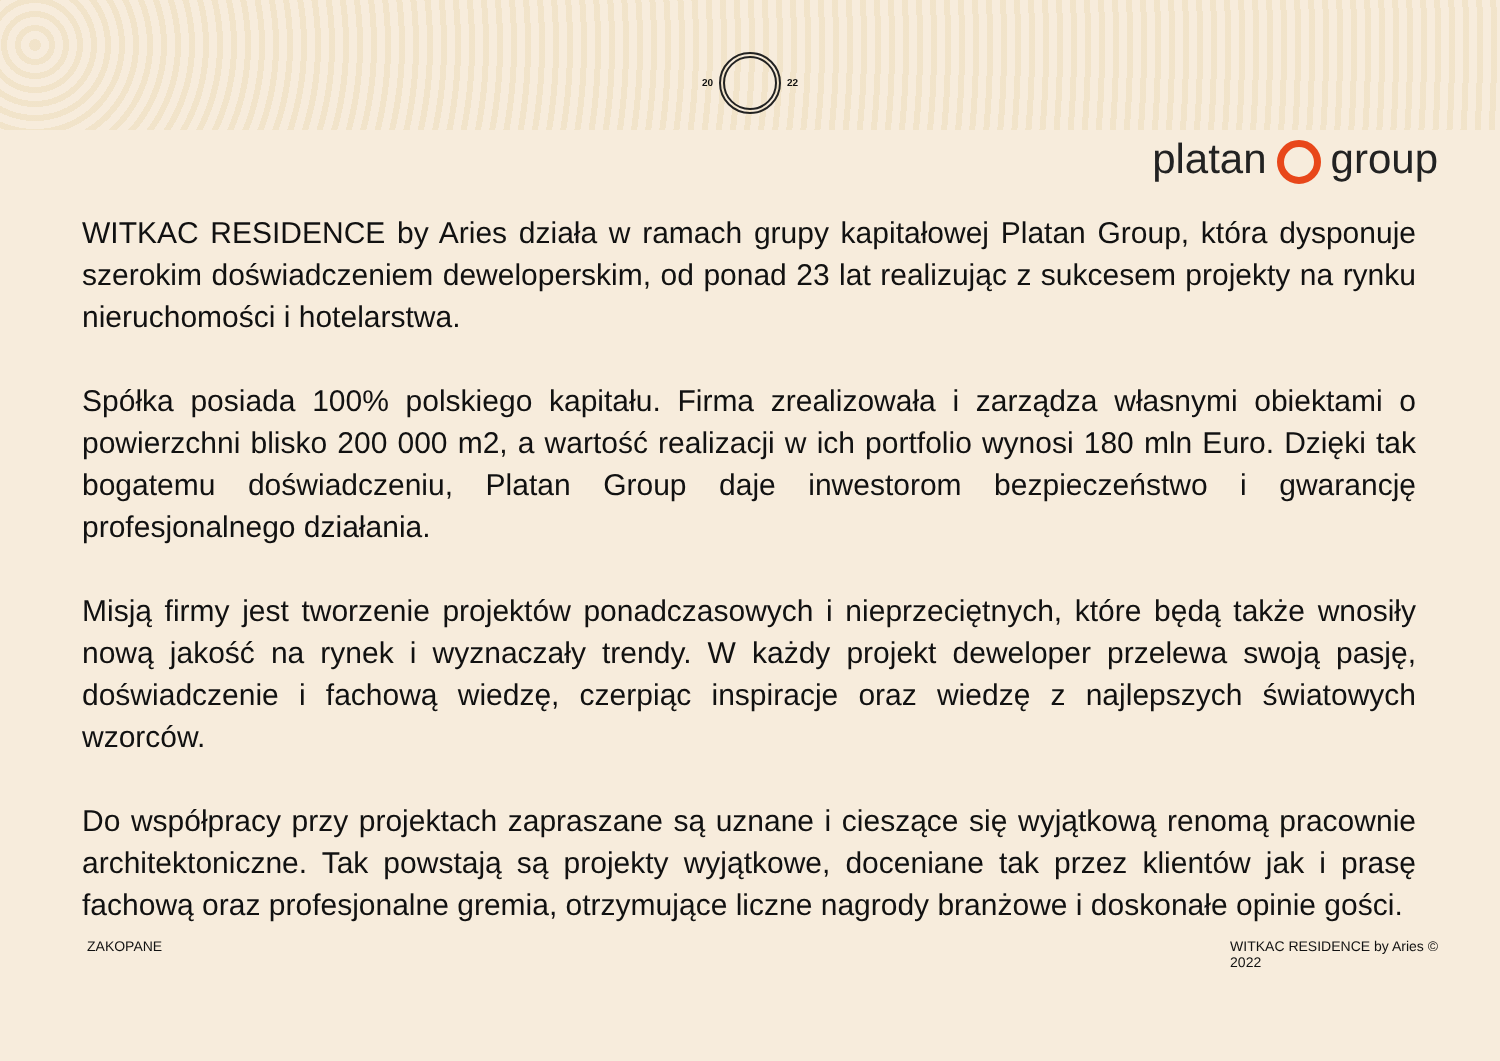20 22
platan group
WITKAC RESIDENCE by Aries działa w ramach grupy kapitałowej Platan Group, która dysponuje szerokim doświadczeniem deweloperskim, od ponad 23 lat realizując z sukcesem projekty na rynku nieruchomości i hotelarstwa.
Spółka posiada 100% polskiego kapitału. Firma zrealizowała i zarządza własnymi obiektami o powierzchni blisko 200 000 m2, a wartość realizacji w ich portfolio wynosi 180 mln Euro. Dzięki tak bogatemu doświadczeniu, Platan Group daje inwestorom bezpieczeństwo i gwarancję profesjonalnego działania.
Misją firmy jest tworzenie projektów ponadczasowych i nieprzeciętnych, które będą także wnosiły nową jakość na rynek i wyznaczały trendy. W każdy projekt deweloper przelewa swoją pasję, doświadczenie i fachową wiedzę, czerpiąc inspiracje oraz wiedzę z najlepszych światowych wzorców.
Do współpracy przy projektach zapraszane są uznane i cieszące się wyjątkową renomą pracownie architektoniczne. Tak powstają są projekty wyjątkowe, doceniane tak przez klientów jak i prasę fachową oraz profesjonalne gremia, otrzymujące liczne nagrody branżowe i doskonałe opinie gości.
ZAKOPANE WITKAC RESIDENCE by Aries ©
2022